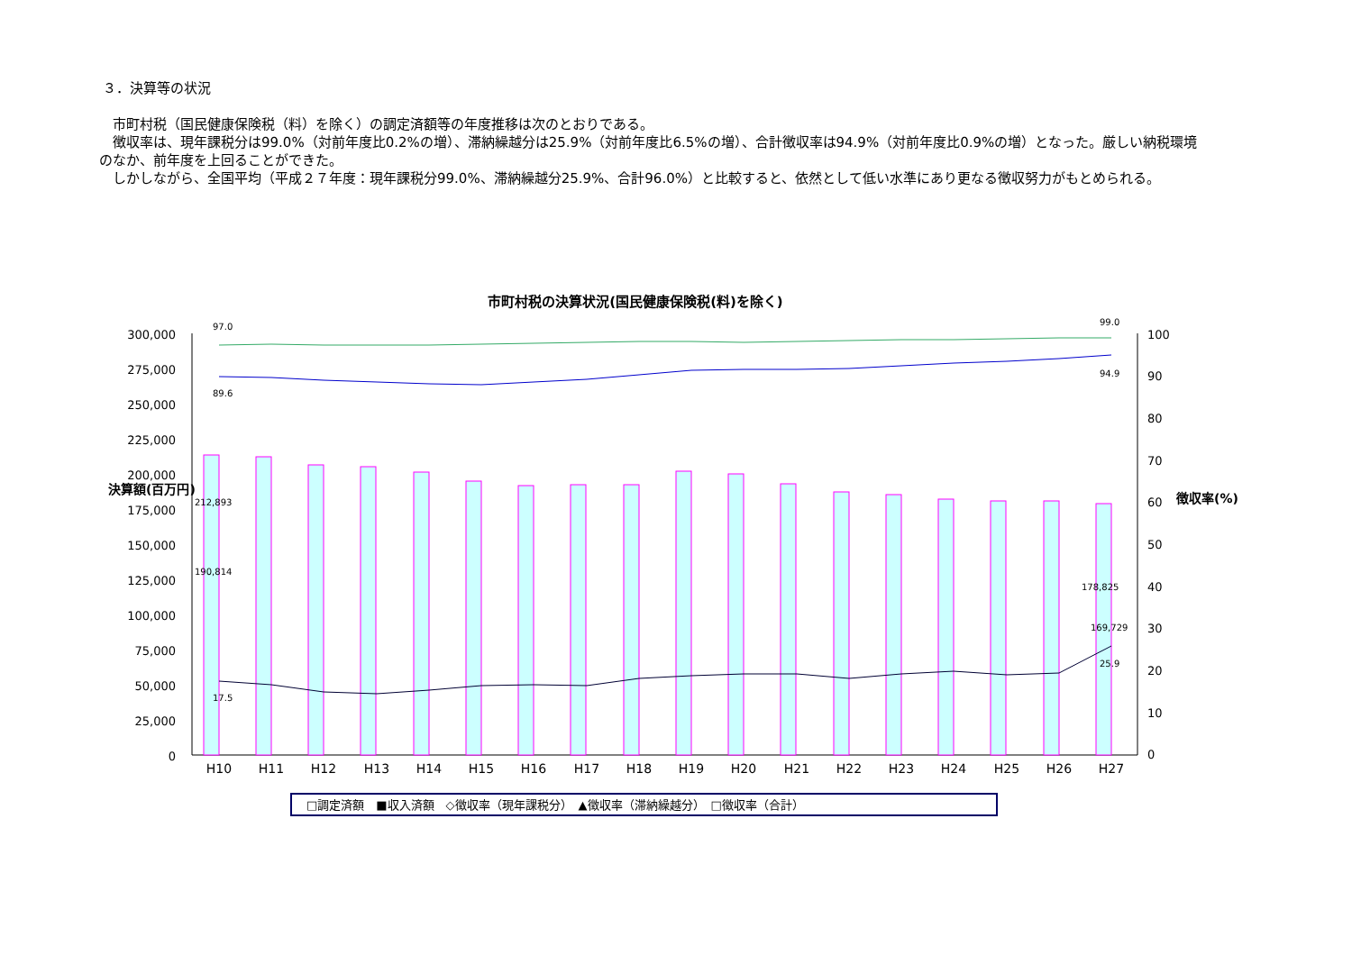３．決算等の状況
　市町村税（国民健康保険税（料）を除く）の調定済額等の年度推移は次のとおりである。
　徴収率は、現年課税分は99.0%（対前年度比0.2%の増）、滞納繰越分は25.9%（対前年度比6.5%の増）、合計徴収率は94.9%（対前年度比0.9%の増）となった。厳しい納税環境のなか、前年度を上回ることができた。
　しかしながら、全国平均（平成２７年度：現年課税分99.0%、滞納繰越分25.9%、合計96.0%）と比較すると、依然として低い水準にあり更なる徴収努力がもとめられる。
市町村税の決算状況(国民健康保険税(料)を除く)
300,000
275,000
250,000
225,000
200,000
175,000
150,000
125,000
100,000
75,000
50,000
25,000
0
100
90
80
70
60
50
40
30
20
10
0
決算額(百万円)
徴収率(%)
212,893
190,814
97.0
89.6
17.5
178,825
169,729
99.0
94.9
25.9
H10
H11
H12
H13
H14
H15
H16
H17
H18
H19
H20
H21
H22
H23
H24
H25
H26
H27
□調定済額　■収入済額　◇徴収率（現年課税分）　▲徴収率（滞納繰越分）　□徴収率（合計）